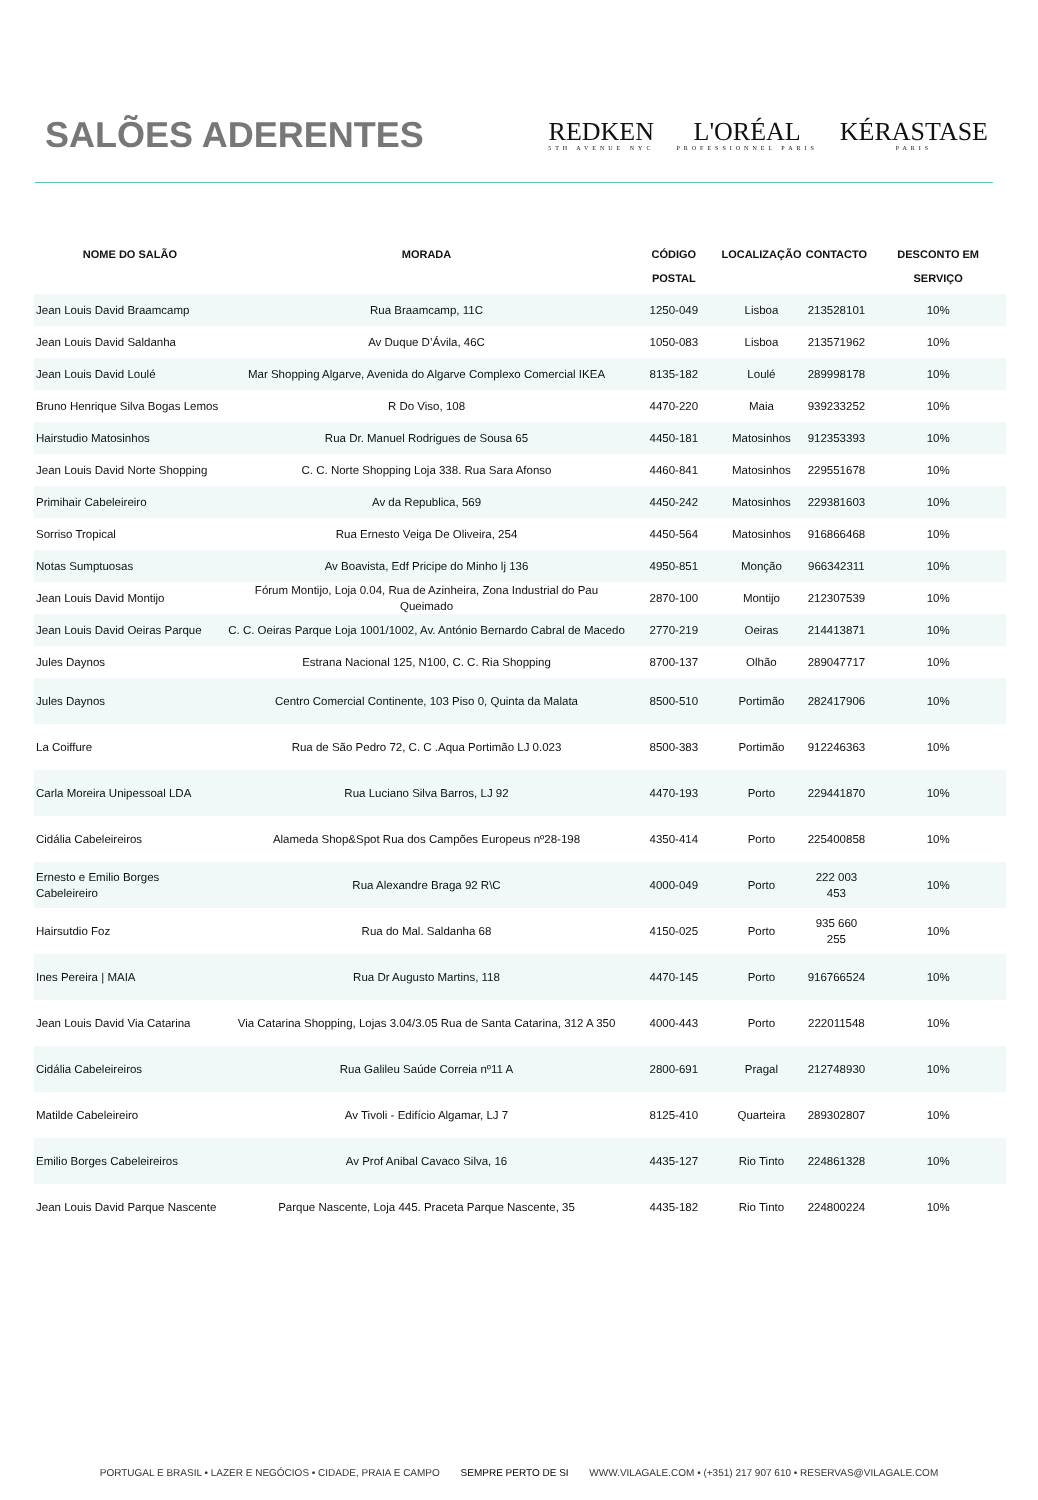SALÕES ADERENTES
REDKEN
5TH AVENUE NYC
L'ORÉAL
PROFESSIONNEL PARIS
KÉRASTASE
PARIS
| NOME DO SALÃO | MORADA | CÓDIGO POSTAL | LOCALIZAÇÃO | CONTACTO | DESCONTO EM SERVIÇO |
| --- | --- | --- | --- | --- | --- |
| Jean Louis David Braamcamp | Rua Braamcamp, 11C | 1250-049 | Lisboa | 213528101 | 10% |
| Jean Louis David Saldanha | Av Duque D’Ávila, 46C | 1050-083 | Lisboa | 213571962 | 10% |
| Jean Louis David Loulé | Mar Shopping Algarve, Avenida do Algarve Complexo Comercial IKEA | 8135-182 | Loulé | 289998178 | 10% |
| Bruno Henrique Silva Bogas Lemos | R Do Viso, 108 | 4470-220 | Maia | 939233252 | 10% |
| Hairstudio Matosinhos | Rua Dr. Manuel Rodrigues de Sousa 65 | 4450-181 | Matosinhos | 912353393 | 10% |
| Jean Louis David Norte Shopping | C. C. Norte Shopping Loja 338. Rua Sara Afonso | 4460-841 | Matosinhos | 229551678 | 10% |
| Primihair Cabeleireiro | Av da Republica, 569 | 4450-242 | Matosinhos | 229381603 | 10% |
| Sorriso Tropical | Rua Ernesto Veiga De Oliveira, 254 | 4450-564 | Matosinhos | 916866468 | 10% |
| Notas Sumptuosas | Av Boavista, Edf Pricipe do Minho lj 136 | 4950-851 | Monção | 966342311 | 10% |
| Jean Louis David Montijo | Fórum Montijo, Loja 0.04, Rua de Azinheira, Zona Industrial do Pau Queimado | 2870-100 | Montijo | 212307539 | 10% |
| Jean Louis David Oeiras Parque | C. C. Oeiras Parque Loja 1001/1002, Av. António Bernardo Cabral de Macedo | 2770-219 | Oeiras | 214413871 | 10% |
| Jules Daynos | Estrana Nacional 125, N100, C. C. Ria Shopping | 8700-137 | Olhão | 289047717 | 10% |
| Jules Daynos | Centro Comercial Continente, 103 Piso 0, Quinta da Malata | 8500-510 | Portimão | 282417906 | 10% |
| La Coiffure | Rua de São Pedro 72, C. C .Aqua Portimão LJ 0.023 | 8500-383 | Portimão | 912246363 | 10% |
| Carla Moreira Unipessoal LDA | Rua Luciano Silva Barros, LJ 92 | 4470-193 | Porto | 229441870 | 10% |
| Cidália Cabeleireiros | Alameda Shop&Spot Rua dos Campões Europeus nº28-198 | 4350-414 | Porto | 225400858 | 10% |
| Ernesto e Emilio Borges Cabeleireiro | Rua Alexandre Braga 92 R\C | 4000-049 | Porto | 222 003 453 | 10% |
| Hairsutdio Foz | Rua do Mal. Saldanha 68 | 4150-025 | Porto | 935 660 255 | 10% |
| Ines Pereira / MAIA | Rua Dr Augusto Martins, 118 | 4470-145 | Porto | 916766524 | 10% |
| Jean Louis David Via Catarina | Via Catarina Shopping, Lojas 3.04/3.05 Rua de Santa Catarina, 312 A 350 | 4000-443 | Porto | 222011548 | 10% |
| Cidália Cabeleireiros | Rua Galileu Saúde Correia nº11 A | 2800-691 | Pragal | 212748930 | 10% |
| Matilde Cabeleireiro | Av Tivoli - Edifício Algamar, LJ 7 | 8125-410 | Quarteira | 289302807 | 10% |
| Emilio Borges Cabeleireiros | Av Prof Anibal Cavaco Silva, 16 | 4435-127 | Rio Tinto | 224861328 | 10% |
| Jean Louis David Parque Nascente | Parque Nascente, Loja 445. Praceta Parque Nascente, 35 | 4435-182 | Rio Tinto | 224800224 | 10% |
PORTUGAL E BRASIL • LAZER E NEGÓCIOS • CIDADE, PRAIA E CAMPO SEMPRE PERTO DE SI WWW.VILAGALE.COM • (+351) 217 907 610 • RESERVAS@VILAGALE.COM